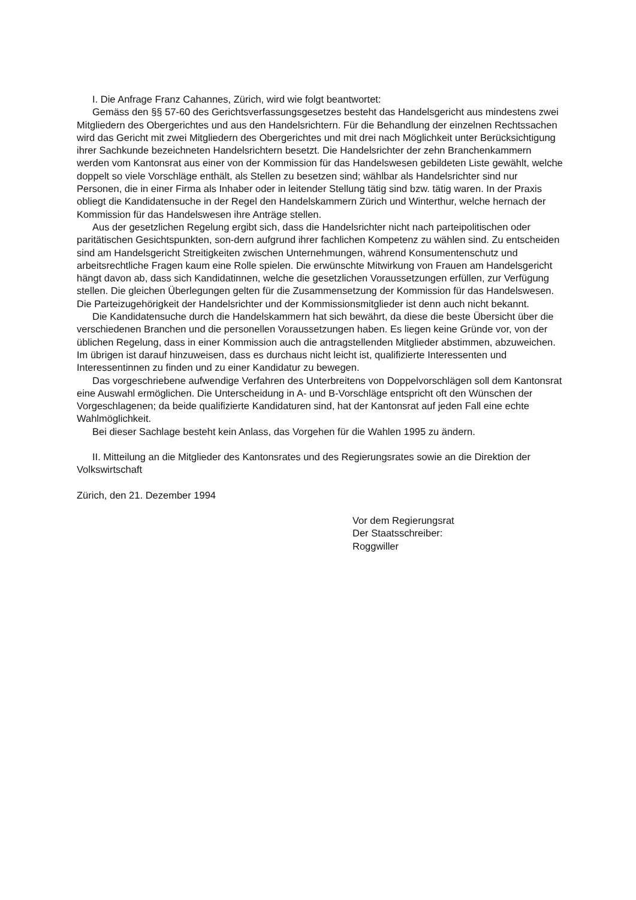I. Die Anfrage Franz Cahannes, Zürich, wird wie folgt beantwortet:
Gemäss den §§ 57-60 des Gerichtsverfassungsgesetzes besteht das Handelsgericht aus mindestens zwei Mitgliedern des Obergerichtes und aus den Handelsrichtern. Für die Behandlung der einzelnen Rechtssachen wird das Gericht mit zwei Mitgliedern des Obergerichtes und mit drei nach Möglichkeit unter Berücksichtigung ihrer Sachkunde bezeichneten Handelsrichtern besetzt. Die Handelsrichter der zehn Branchenkammern werden vom Kantonsrat aus einer von der Kommission für das Handelswesen gebildeten Liste gewählt, welche doppelt so viele Vorschläge enthält, als Stellen zu besetzen sind; wählbar als Handelsrichter sind nur Personen, die in einer Firma als Inhaber oder in leitender Stellung tätig sind bzw. tätig waren. In der Praxis obliegt die Kandidatensuche in der Regel den Handelskammern Zürich und Winterthur, welche hernach der Kommission für das Handelswesen ihre Anträge stellen.
Aus der gesetzlichen Regelung ergibt sich, dass die Handelsrichter nicht nach parteipolitischen oder paritätischen Gesichtspunkten, son-dern aufgrund ihrer fachlichen Kompetenz zu wählen sind. Zu entscheiden sind am Handelsgericht Streitigkeiten zwischen Unternehmungen, während Konsumentenschutz und arbeitsrechtliche Fragen kaum eine Rolle spielen. Die erwünschte Mitwirkung von Frauen am Handelsgericht hängt davon ab, dass sich Kandidatinnen, welche die gesetzlichen Voraussetzungen erfüllen, zur Verfügung stellen. Die gleichen Überlegungen gelten für die Zusammensetzung der Kommission für das Handelswesen. Die Parteizugehörigkeit der Handelsrichter und der Kommissionsmitglieder ist denn auch nicht bekannt.
Die Kandidatensuche durch die Handelskammern hat sich bewährt, da diese die beste Übersicht über die verschiedenen Branchen und die personellen Voraussetzungen haben. Es liegen keine Gründe vor, von der üblichen Regelung, dass in einer Kommission auch die antragstellenden Mitglieder abstimmen, abzuweichen. Im übrigen ist darauf hinzuweisen, dass es durchaus nicht leicht ist, qualifizierte Interessenten und Interessentinnen zu finden und zu einer Kandidatur zu bewegen.
Das vorgeschriebene aufwendige Verfahren des Unterbreitens von Doppelvorschlägen soll dem Kantonsrat eine Auswahl ermöglichen. Die Unterscheidung in A- und B-Vorschläge entspricht oft den Wünschen der Vorgeschlagenen; da beide qualifizierte Kandidaturen sind, hat der Kantonsrat auf jeden Fall eine echte Wahlmöglichkeit.
Bei dieser Sachlage besteht kein Anlass, das Vorgehen für die Wahlen 1995 zu ändern.
II. Mitteilung an die Mitglieder des Kantonsrates und des Regierungsrates sowie an die Direktion der Volkswirtschaft
Zürich, den 21. Dezember 1994
Vor dem Regierungsrat
Der Staatsschreiber:
Roggwiller